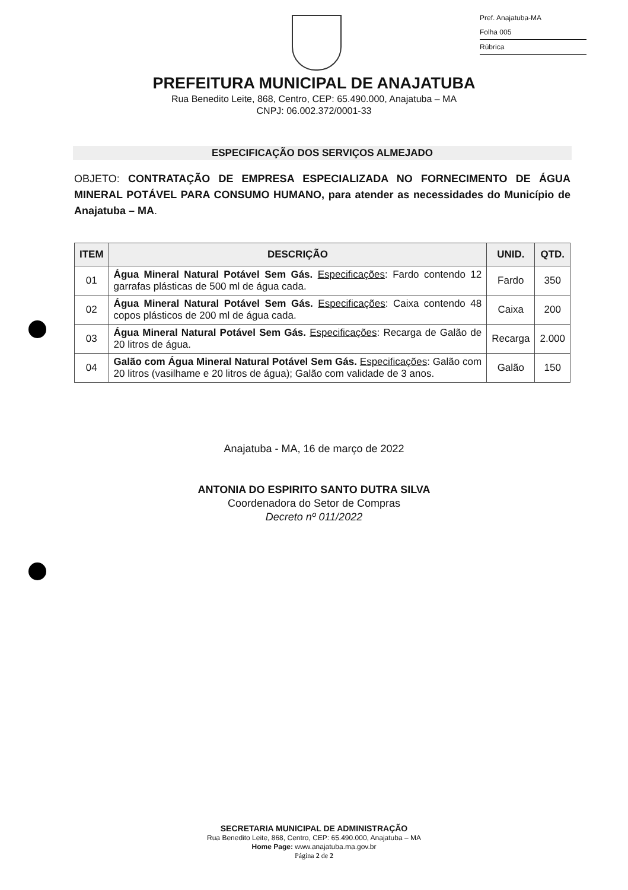Pref. Anajatuba-MA
Folha 005
Rúbrica
PREFEITURA MUNICIPAL DE ANAJATUBA
Rua Benedito Leite, 868, Centro, CEP: 65.490.000, Anajatuba – MA
CNPJ: 06.002.372/0001-33
ESPECIFICAÇÃO DOS SERVIÇOS ALMEJADO
OBJETO: CONTRATAÇÃO DE EMPRESA ESPECIALIZADA NO FORNECIMENTO DE ÁGUA MINERAL POTÁVEL PARA CONSUMO HUMANO, para atender as necessidades do Município de Anajatuba – MA.
| ITEM | DESCRIÇÃO | UNID. | QTD. |
| --- | --- | --- | --- |
| 01 | Água Mineral Natural Potável Sem Gás. Especificações : Fardo contendo 12 garrafas plásticas de 500 ml de água cada. | Fardo | 350 |
| 02 | Água Mineral Natural Potável Sem Gás. Especificações : Caixa contendo 48 copos plásticos de 200 ml de água cada. | Caixa | 200 |
| 03 | Água Mineral Natural Potável Sem Gás. Especificações : Recarga de Galão de 20 litros de água. | Recarga | 2.000 |
| 04 | Galão com Água Mineral Natural Potável Sem Gás. Especificações : Galão com 20 litros (vasilhame e 20 litros de água); Galão com validade de 3 anos. | Galão | 150 |
Anajatuba - MA, 16 de março de 2022
ANTONIA DO ESPIRITO SANTO DUTRA SILVA
Coordenadora do Setor de Compras
Decreto nº 011/2022
SECRETARIA MUNICIPAL DE ADMINISTRAÇÃO
Rua Benedito Leite, 868, Centro, CEP: 65.490.000, Anajatuba – MA
Home Page: www.anajatuba.ma.gov.br
Página 2 de 2